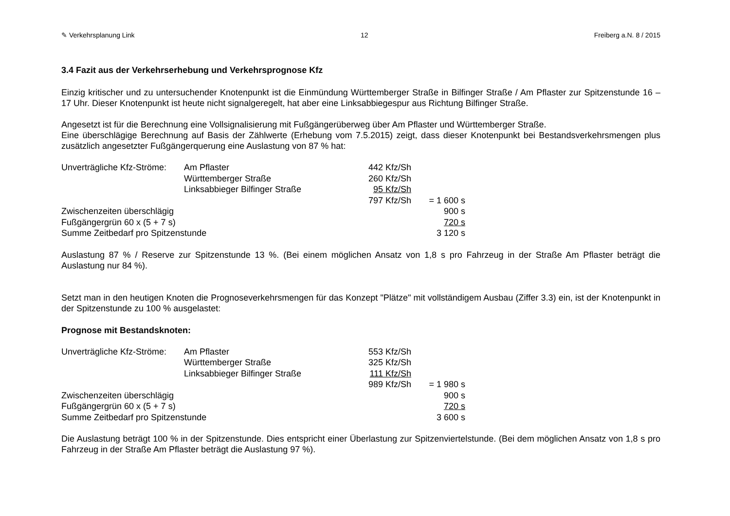✎ Verkehrsplanung Link 12 Freiberg a.N. 8 / 2015
3.4 Fazit aus der Verkehrserhebung und Verkehrsprognose Kfz
Einzig kritischer und zu untersuchender Knotenpunkt ist die Einmündung Württemberger Straße in Bilfinger Straße / Am Pflaster zur Spitzenstunde 16 – 17 Uhr. Dieser Knotenpunkt ist heute nicht signalgeregelt, hat aber eine Linksabbiegespur aus Richtung Bilfinger Straße.
Angesetzt ist für die Berechnung eine Vollsignalisierung mit Fußgängerüberweg über Am Pflaster und Württemberger Straße.
Eine überschlägige Berechnung auf Basis der Zählwerte (Erhebung vom 7.5.2015) zeigt, dass dieser Knotenpunkt bei Bestandsverkehrsmengen plus zusätzlich angesetzter Fußgängerquerung eine Auslastung von 87 % hat:
| Unverträgliche Kfz-Ströme: | Am Pflaster | 442 Kfz/Sh | |
| | Württemberger Straße | 260 Kfz/Sh | |
| | Linksabbieger Bilfinger Straße | 95 Kfz/Sh | |
| | | 797 Kfz/Sh | = 1 600 s |
| Zwischenzeiten überschlägig | | | 900 s |
| Fußgängergrün 60 x (5 + 7 s) | | | 720 s |
| Summe Zeitbedarf pro Spitzenstunde | | | 3 120 s |
Auslastung 87 % / Reserve zur Spitzenstunde 13 %. (Bei einem möglichen Ansatz von 1,8 s pro Fahrzeug in der Straße Am Pflaster beträgt die Auslastung nur 84 %).
Setzt man in den heutigen Knoten die Prognoseverkehrsmengen für das Konzept "Plätze" mit vollständigem Ausbau (Ziffer 3.3) ein, ist der Knotenpunkt in der Spitzenstunde zu 100 % ausgelastet:
Prognose mit Bestandsknoten:
| Unverträgliche Kfz-Ströme: | Am Pflaster | 553 Kfz/Sh | |
| | Württemberger Straße | 325 Kfz/Sh | |
| | Linksabbieger Bilfinger Straße | 111 Kfz/Sh | |
| | | 989 Kfz/Sh | = 1 980 s |
| Zwischenzeiten überschlägig | | | 900 s |
| Fußgängergrün 60 x (5 + 7 s) | | | 720 s |
| Summe Zeitbedarf pro Spitzenstunde | | | 3 600 s |
Die Auslastung beträgt 100 % in der Spitzenstunde. Dies entspricht einer Überlastung zur Spitzenviertelstunde. (Bei dem möglichen Ansatz von 1,8 s pro Fahrzeug in der Straße Am Pflaster beträgt die Auslastung 97 %).